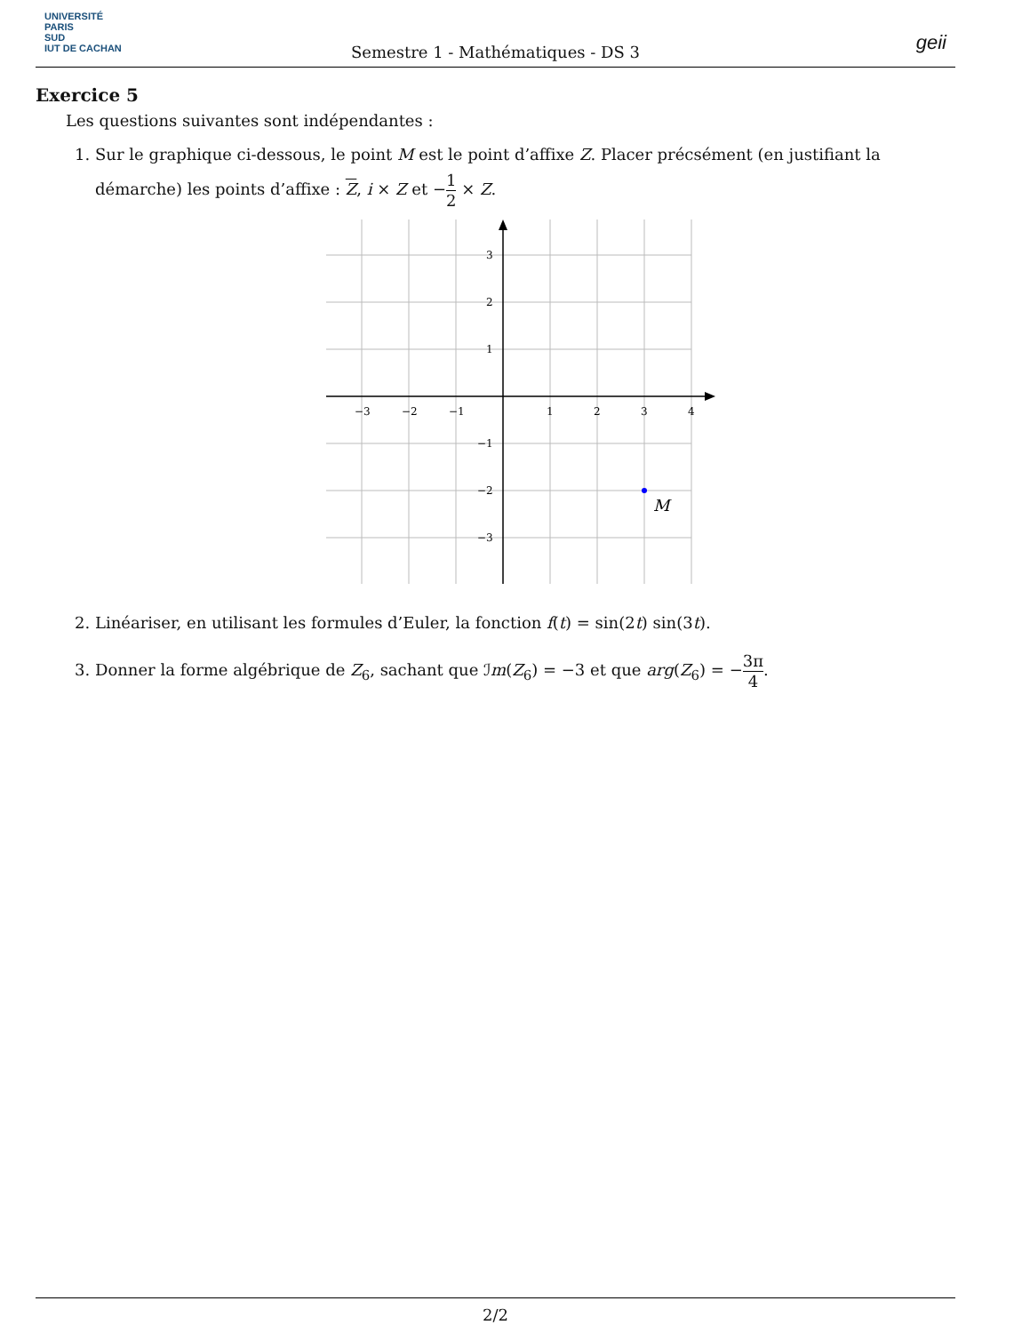UNIVERSITÉ
PARIS
SUD
IUT DE CACHAN
Semestre 1 - Mathématiques - DS 3
geii
Exercice 5
Les questions suivantes sont indépendantes :
1. Sur le graphique ci-dessous, le point M est le point d’affixe Z. Placer précsément (en justifiant la démarche) les points d’affixe : Z, i × Z et −1 2 × Z.
−3
−2
−1
1
2
3
4
3
2
1
−1
−2
−3
M
2. Linéariser, en utilisant les formules d’Euler, la fonction f(t) = sin(2t) sin(3t).
3. Donner la forme algébrique de Z<sub>6</sub>, sachant que ℐm(Z<sub>6</sub>) = −3 et que arg(Z<sub>6</sub>) = −3π 4.
2/2